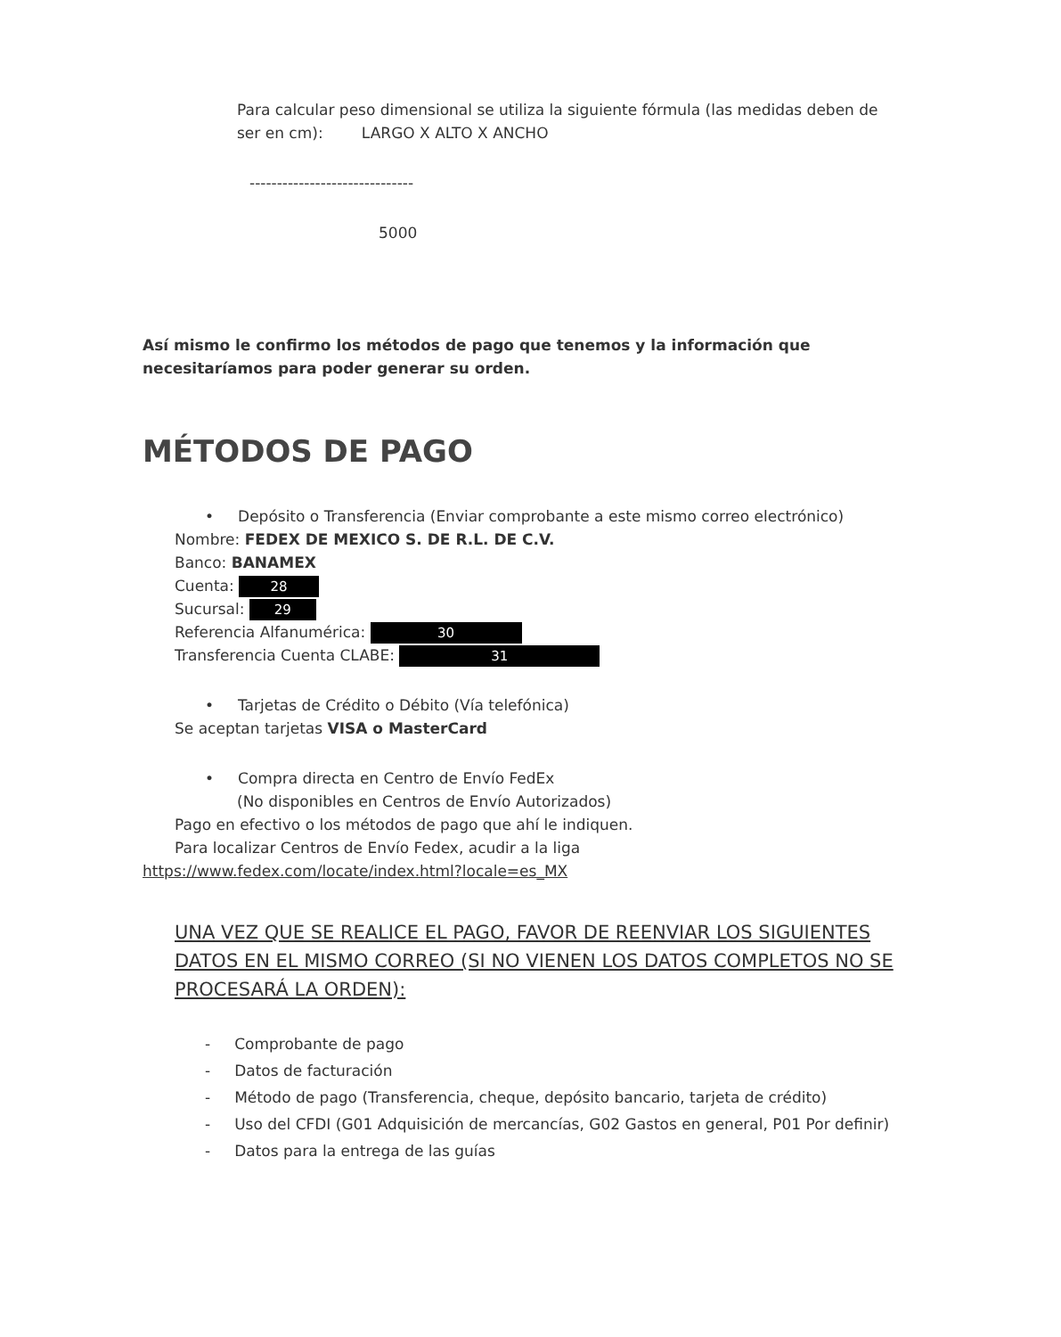Para calcular peso dimensional se utiliza la siguiente fórmula (las medidas deben de ser en cm): LARGO X ALTO X ANCHO
------------------------------
5000
Así mismo le confirmo los métodos de pago que tenemos y la información que necesitaríamos para poder generar su orden.
MÉTODOS DE PAGO
• Depósito o Transferencia (Enviar comprobante a este mismo correo electrónico)
Nombre: FEDEX DE MEXICO S. DE R.L. DE C.V.
Banco: BANAMEX
Cuenta: 28
Sucursal: 29
Referencia Alfanumérica: 30
Transferencia Cuenta CLABE: 31
• Tarjetas de Crédito o Débito (Vía telefónica)
Se aceptan tarjetas VISA o MasterCard
• Compra directa en Centro de Envío FedEx
(No disponibles en Centros de Envío Autorizados)
Pago en efectivo o los métodos de pago que ahí le indiquen.
Para localizar Centros de Envío Fedex, acudir a la liga
https://www.fedex.com/locate/index.html?locale=es_MX
UNA VEZ QUE SE REALICE EL PAGO, FAVOR DE REENVIAR LOS SIGUIENTES DATOS EN EL MISMO CORREO (SI NO VIENEN LOS DATOS COMPLETOS NO SE PROCESARÁ LA ORDEN):
- Comprobante de pago
- Datos de facturación
- Método de pago (Transferencia, cheque, depósito bancario, tarjeta de crédito)
- Uso del CFDI (G01 Adquisición de mercancías, G02 Gastos en general, P01 Por definir)
- Datos para la entrega de las guías